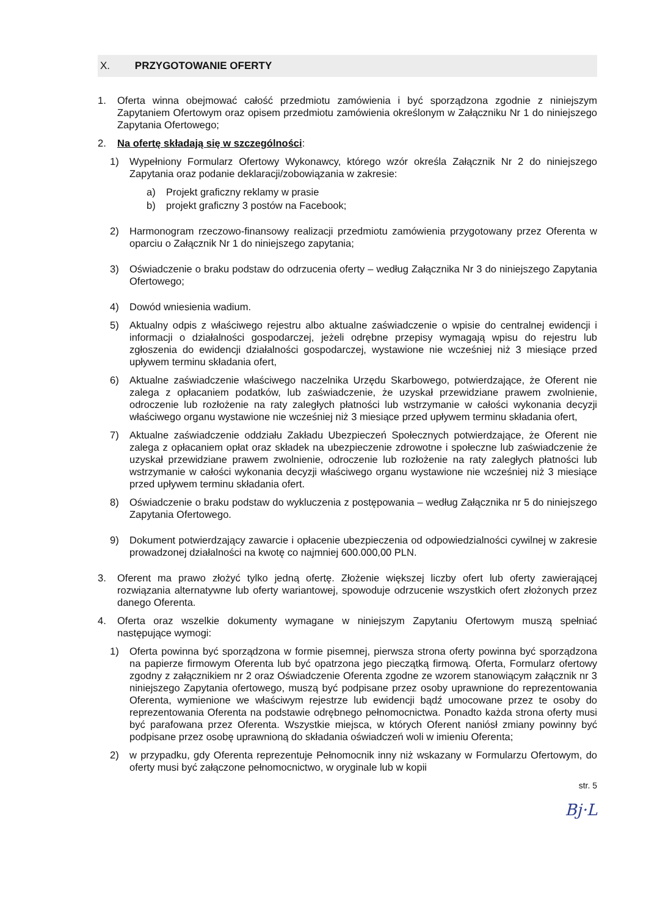X. PRZYGOTOWANIE OFERTY
1. Oferta winna obejmować całość przedmiotu zamówienia i być sporządzona zgodnie z niniejszym Zapytaniem Ofertowym oraz opisem przedmiotu zamówienia określonym w Załączniku Nr 1 do niniejszego Zapytania Ofertowego;
2. Na ofertę składają się w szczególności:
1) Wypełniony Formularz Ofertowy Wykonawcy, którego wzór określa Załącznik Nr 2 do niniejszego Zapytania oraz podanie deklaracji/zobowiązania w zakresie:
a) Projekt graficzny reklamy w prasie
b) projekt graficzny 3 postów na Facebook;
2) Harmonogram rzeczowo-finansowy realizacji przedmiotu zamówienia przygotowany przez Oferenta w oparciu o Załącznik Nr 1 do niniejszego zapytania;
3) Oświadczenie o braku podstaw do odrzucenia oferty – według Załącznika Nr 3 do niniejszego Zapytania Ofertowego;
4) Dowód wniesienia wadium.
5) Aktualny odpis z właściwego rejestru albo aktualne zaświadczenie o wpisie do centralnej ewidencji i informacji o działalności gospodarczej, jeżeli odrębne przepisy wymagają wpisu do rejestru lub zgłoszenia do ewidencji działalności gospodarczej, wystawione nie wcześniej niż 3 miesiące przed upływem terminu składania ofert,
6) Aktualne zaświadczenie właściwego naczelnika Urzędu Skarbowego, potwierdzające, że Oferent nie zalega z opłacaniem podatków, lub zaświadczenie, że uzyskał przewidziane prawem zwolnienie, odroczenie lub rozłożenie na raty zaległych płatności lub wstrzymanie w całości wykonania decyzji właściwego organu wystawione nie wcześniej niż 3 miesiące przed upływem terminu składania ofert,
7) Aktualne zaświadczenie oddziału Zakładu Ubezpieczeń Społecznych potwierdzające, że Oferent nie zalega z opłacaniem opłat oraz składek na ubezpieczenie zdrowotne i społeczne lub zaświadczenie że uzyskał przewidziane prawem zwolnienie, odroczenie lub rozłożenie na raty zaległych płatności lub wstrzymanie w całości wykonania decyzji właściwego organu wystawione nie wcześniej niż 3 miesiące przed upływem terminu składania ofert.
8) Oświadczenie o braku podstaw do wykluczenia z postępowania – według Załącznika nr 5 do niniejszego Zapytania Ofertowego.
9) Dokument potwierdzający zawarcie i opłacenie ubezpieczenia od odpowiedzialności cywilnej w zakresie prowadzonej działalności na kwotę co najmniej 600.000,00 PLN.
3. Oferent ma prawo złożyć tylko jedną ofertę. Złożenie większej liczby ofert lub oferty zawierającej rozwiązania alternatywne lub oferty wariantowej, spowoduje odrzucenie wszystkich ofert złożonych przez danego Oferenta.
4. Oferta oraz wszelkie dokumenty wymagane w niniejszym Zapytaniu Ofertowym muszą spełniać następujące wymogi:
1) Oferta powinna być sporządzona w formie pisemnej, pierwsza strona oferty powinna być sporządzona na papierze firmowym Oferenta lub być opatrzona jego pieczątką firmową. Oferta, Formularz ofertowy zgodny z załącznikiem nr 2 oraz Oświadczenie Oferenta zgodne ze wzorem stanowiącym załącznik nr 3 niniejszego Zapytania ofertowego, muszą być podpisane przez osoby uprawnione do reprezentowania Oferenta, wymienione we właściwym rejestrze lub ewidencji bądź umocowane przez te osoby do reprezentowania Oferenta na podstawie odrębnego pełnomocnictwa. Ponadto każda strona oferty musi być parafowana przez Oferenta. Wszystkie miejsca, w których Oferent naniósł zmiany powinny być podpisane przez osobę uprawnioną do składania oświadczeń woli w imieniu Oferenta;
2) w przypadku, gdy Oferenta reprezentuje Pełnomocnik inny niż wskazany w Formularzu Ofertowym, do oferty musi być załączone pełnomocnictwo, w oryginale lub w kopii
str. 5
Bj·L